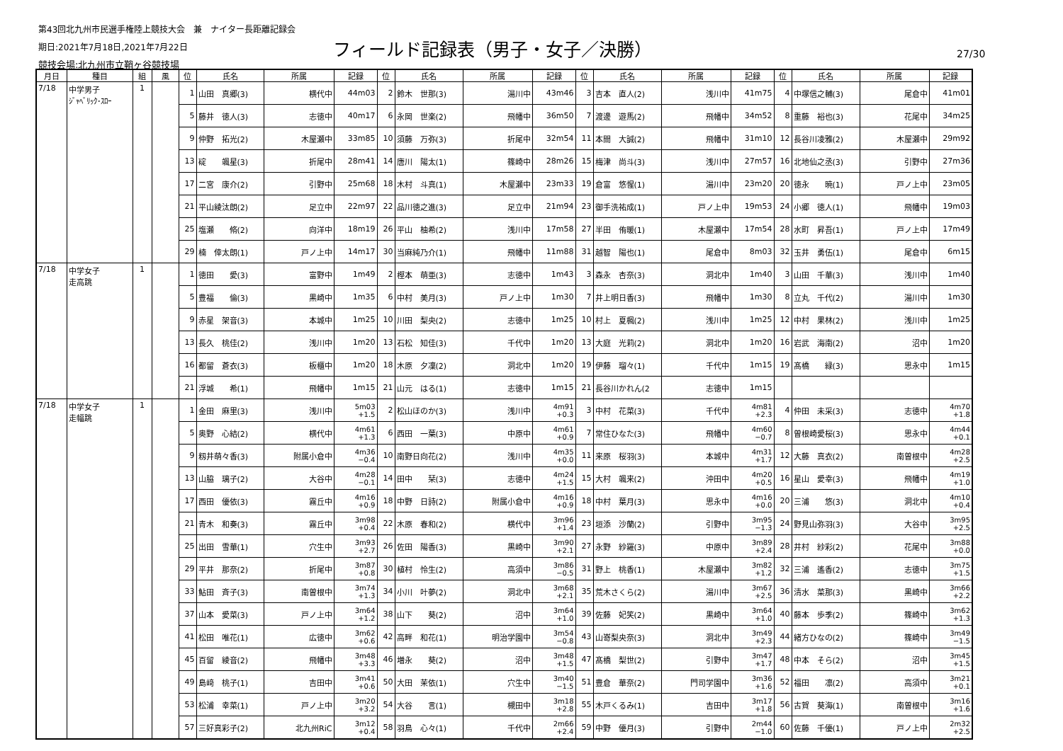第43回北九州市民選手権陸上競技大会　兼　ナイター長距離記録会
期日:2021年7月18日,2021年7月22日
競技会場:北九州市立鞘ヶ谷競技場
フィールド記録表（男子・女子／決勝） 27/30
| 月日 | 種目 | 組 | 風 | 位 | 氏名 | 所属 | 記録 | 位 | 氏名 | 所属 | 記録 | 位 | 氏名 | 所属 | 記録 | 位 | 氏名 | 所属 | 記録 |
| --- | --- | --- | --- | --- | --- | --- | --- | --- | --- | --- | --- | --- | --- | --- | --- | --- | --- | --- | --- |
| 7/18 | 中学男子 ｼﾞｬﾍﾞﾘｯｸ･ｽﾛｰ | 1 | | 1 | 山田 真郷(3) | 横代中 | 44m03 | 2 | 鈴木 世那(3) | 湯川中 | 43m46 | 3 | 吉本 直人(2) | 浅川中 | 41m75 | 4 | 中塚信之輔(3) | 尾倉中 | 41m01 |
| | | | | 5 | 藤井 徳人(3) | 志徳中 | 40m17 | 6 | 永岡 世楽(2) | 飛幡中 | 36m50 | 7 | 渡邊 遊馬(2) | 飛幡中 | 34m52 | 8 | 重藤 裕也(3) | 花尾中 | 34m25 |
| | | | | 9 | 仲野 拓光(2) | 木屋瀬中 | 33m85 | 10 | 須藤 万弥(3) | 折尾中 | 32m54 | 11 | 本間 大誠(2) | 飛幡中 | 31m10 | 12 | 長谷川凌雅(2) | 木屋瀬中 | 29m92 |
| | | | | 13 | 碇 颯星(3) | 折尾中 | 28m41 | 14 | 唐川 陽太(1) | 篠崎中 | 28m26 | 15 | 梅津 尚斗(3) | 浅川中 | 27m57 | 16 | 北地仙之丞(3) | 引野中 | 27m36 |
| | | | | 17 | 二宮 康介(2) | 引野中 | 25m68 | 18 | 木村 斗真(1) | 木屋瀬中 | 23m33 | 19 | 倉富 悠惺(1) | 湯川中 | 23m20 | 20 | 徳永 暁(1) | 戸ノ上中 | 23m05 |
| | | | | 21 | 平山綾汰朗(2) | 足立中 | 22m97 | 22 | 品川徳之進(3) | 足立中 | 21m94 | 23 | 御手洗祐成(1) | 戸ノ上中 | 19m53 | 24 | 小郷 徳人(1) | 飛幡中 | 19m03 |
| | | | | 25 | 塩瀬 脩(2) | 向洋中 | 18m19 | 26 | 平山 柚希(2) | 浅川中 | 17m58 | 27 | 半田 侑暖(1) | 木屋瀬中 | 17m54 | 28 | 水町 昇吾(1) | 戸ノ上中 | 17m49 |
| | | | | 29 | 楠 倖太朗(1) | 戸ノ上中 | 14m17 | 30 | 当麻純乃介(1) | 飛幡中 | 11m88 | 31 | 越智 陽也(1) | 尾倉中 | 8m03 | 32 | 玉井 勇伍(1) | 尾倉中 | 6m15 |
| 7/18 | 中学女子 走高跳 | 1 | | 1 | 徳田 愛(3) | 富野中 | 1m49 | 2 | 樫本 萌亜(3) | 志徳中 | 1m43 | 3 | 森永 杏奈(3) | 洞北中 | 1m40 | 3 | 山田 千華(3) | 浅川中 | 1m40 |
| | | | | 5 | 豊福 倫(3) | 黒崎中 | 1m35 | 6 | 中村 美月(3) | 戸ノ上中 | 1m30 | 7 | 井上明日香(3) | 飛幡中 | 1m30 | 8 | 立丸 千代(2) | 湯川中 | 1m30 |
| | | | | 9 | 赤星 架音(3) | 本城中 | 1m25 | 10 | 川田 梨央(2) | 志徳中 | 1m25 | 10 | 村上 夏楓(2) | 浅川中 | 1m25 | 12 | 中村 果林(2) | 浅川中 | 1m25 |
| | | | | 13 | 長久 桃佳(2) | 浅川中 | 1m20 | 13 | 石松 知佳(3) | 千代中 | 1m20 | 13 | 大庭 光莉(2) | 洞北中 | 1m20 | 16 | 岩武 海南(2) | 沼中 | 1m20 |
| | | | | 16 | 都留 蒼衣(3) | 板櫃中 | 1m20 | 18 | 木原 夕凜(2) | 洞北中 | 1m20 | 19 | 伊藤 瑠々(1) | 千代中 | 1m15 | 19 | 髙橋 緑(3) | 思永中 | 1m15 |
| | | | | 21 | 浮城 希(1) | 飛幡中 | 1m15 | 21 | 山元 はる(1) | 志徳中 | 1m15 | 21 | 長谷川かれん(2 | 志徳中 | 1m15 | | | | |
| 7/18 | 中学女子 走幅跳 | 1 | | 1 | 金田 麻里(3) | 浅川中 | 5m03 +1.5 | 2 | 松山ほのか(3) | 浅川中 | 4m91 +0.3 | 3 | 中村 花菜(3) | 千代中 | 4m81 +2.3 | 4 | 仲田 未采(3) | 志徳中 | 4m70 +1.8 |
| | | | | 5 | 奥野 心結(2) | 横代中 | 4m61 +1.3 | 6 | 西田 一葉(3) | 中原中 | 4m61 +0.9 | 7 | 常住ひなた(3) | 飛幡中 | 4m60 −0.7 | 8 | 曽根崎愛桜(3) | 思永中 | 4m44 +0.1 |
| | | | | 9 | 籾井萌々香(3) | 附属小倉中 | 4m36 −0.4 | 10 | 南野日向花(2) | 浅川中 | 4m35 +0.0 | 11 | 来原 桜羽(3) | 本城中 | 4m31 +1.7 | 12 | 大藤 真衣(2) | 南曽根中 | 4m28 +2.5 |
| | | | | 13 | 山脇 璃子(2) | 大谷中 | 4m28 −0.1 | 14 | 田中 栞(3) | 志徳中 | 4m24 +1.5 | 15 | 大村 颯来(2) | 沖田中 | 4m20 +0.5 | 16 | 星山 愛幸(3) | 飛幡中 | 4m19 +1.0 |
| | | | | 17 | 西田 優依(3) | 霧丘中 | 4m16 +0.9 | 18 | 中野 日詩(2) | 附属小倉中 | 4m16 +0.9 | 18 | 中村 葉月(3) | 思永中 | 4m16 +0.0 | 20 | 三浦 悠(3) | 洞北中 | 4m10 +0.4 |
| | | | | 21 | 青木 和奏(3) | 霧丘中 | 3m98 +0.4 | 22 | 木原 春和(2) | 横代中 | 3m96 +1.4 | 23 | 垣添 沙蘭(2) | 引野中 | 3m95 −1.3 | 24 | 野見山弥羽(3) | 大谷中 | 3m95 +2.5 |
| | | | | 25 | 出田 雪華(1) | 穴生中 | 3m93 +2.7 | 26 | 佐田 陽香(3) | 黒崎中 | 3m90 +2.1 | 27 | 永野 紗羅(3) | 中原中 | 3m89 +2.4 | 28 | 井村 紗彩(2) | 花尾中 | 3m88 +0.0 |
| | | | | 29 | 平井 那奈(2) | 折尾中 | 3m87 +0.8 | 30 | 植村 怜生(2) | 高須中 | 3m86 −0.5 | 31 | 野上 桃香(1) | 木屋瀬中 | 3m82 +1.2 | 32 | 三浦 遙香(2) | 志徳中 | 3m75 +1.5 |
| | | | | 33 | 鮎田 斉子(3) | 南曽根中 | 3m74 +1.3 | 34 | 小川 叶夢(2) | 洞北中 | 3m68 +2.1 | 35 | 荒木さくら(2) | 湯川中 | 3m67 +2.5 | 36 | 清水 菜那(3) | 黒崎中 | 3m66 +2.2 |
| | | | | 37 | 山本 愛菜(3) | 戸ノ上中 | 3m64 +1.2 | 38 | 山下 葵(2) | 沼中 | 3m64 +1.0 | 39 | 佐藤 妃笑(2) | 黒崎中 | 3m64 +1.0 | 40 | 藤本 歩季(2) | 篠崎中 | 3m62 +1.3 |
| | | | | 41 | 松田 唯花(1) | 広徳中 | 3m62 +0.6 | 42 | 高畔 和花(1) | 明治学園中 | 3m54 −0.8 | 43 | 山嵜梨央奈(3) | 洞北中 | 3m49 +2.3 | 44 | 緒方ひなの(2) | 篠崎中 | 3m49 −1.5 |
| | | | | 45 | 百留 綾音(2) | 飛幡中 | 3m48 +3.3 | 46 | 増永 葵(2) | 沼中 | 3m48 +1.5 | 47 | 髙橋 梨世(2) | 引野中 | 3m47 +1.7 | 48 | 中本 そら(2) | 沼中 | 3m45 +1.5 |
| | | | | 49 | 島﨑 桃子(1) | 吉田中 | 3m41 +0.6 | 50 | 大田 茉依(1) | 穴生中 | 3m40 −1.5 | 51 | 豊倉 華奈(2) | 門司学園中 | 3m36 +1.6 | 52 | 福田 凛(2) | 高須中 | 3m21 +0.1 |
| | | | | 53 | 松浦 幸菜(1) | 戸ノ上中 | 3m20 +3.2 | 54 | 大谷 言(1) | 槻田中 | 3m18 +2.8 | 55 | 木戸くるみ(1) | 吉田中 | 3m17 +1.8 | 56 | 古賀 葵海(1) | 南曽根中 | 3m16 +1.6 |
| | | | | 57 | 三好真彩子(2) | 北九州RiC | 3m12 +0.4 | 58 | 羽鳥 心々(1) | 千代中 | 2m66 +2.4 | 59 | 中野 優月(3) | 引野中 | 2m44 −1.0 | 60 | 佐藤 千優(1) | 戸ノ上中 | 2m32 +2.5 |